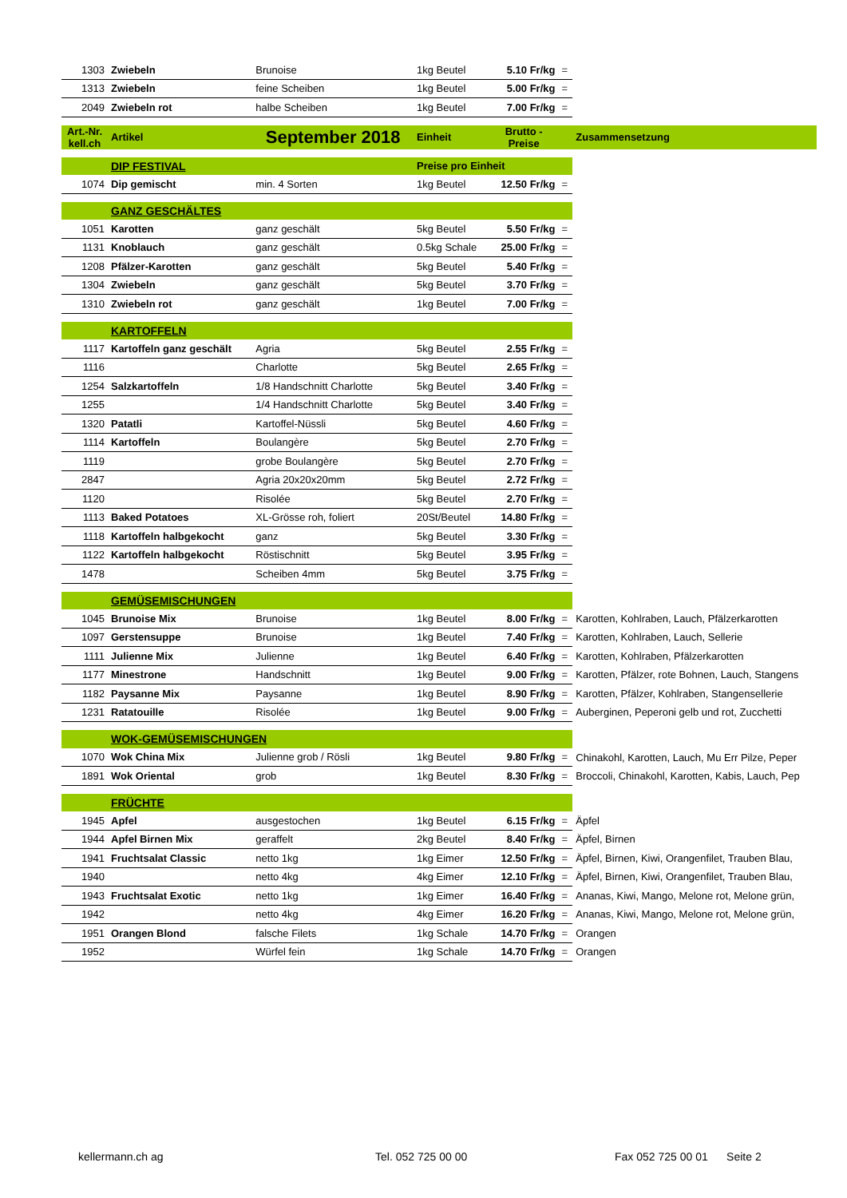| 1303 | Zwiebeln | Brunoise | 1kg Beutel | 5.10 Fr/kg | = | |
| 1313 | Zwiebeln | feine Scheiben | 1kg Beutel | 5.00 Fr/kg | = | |
| 2049 | Zwiebeln rot | halbe Scheiben | 1kg Beutel | 7.00 Fr/kg | = | |
| Art.-Nr. kell.ch | Artikel | September 2018 | Einheit | Brutto - Preise | | Zusammensetzung |
| | DIP FESTIVAL | | Preise pro Einheit | | | |
| 1074 | Dip gemischt | min. 4 Sorten | 1kg Beutel | 12.50 Fr/kg | = | |
| | GANZ GESCHÄLTES | | | | | |
| 1051 | Karotten | ganz geschält | 5kg Beutel | 5.50 Fr/kg | = | |
| 1131 | Knoblauch | ganz geschält | 0.5kg Schale | 25.00 Fr/kg | = | |
| 1208 | Pfälzer-Karotten | ganz geschält | 5kg Beutel | 5.40 Fr/kg | = | |
| 1304 | Zwiebeln | ganz geschält | 5kg Beutel | 3.70 Fr/kg | = | |
| 1310 | Zwiebeln rot | ganz geschält | 1kg Beutel | 7.00 Fr/kg | = | |
| | KARTOFFELN | | | | | |
| 1117 | Kartoffeln ganz geschält | Agria | 5kg Beutel | 2.55 Fr/kg | = | |
| 1116 | | Charlotte | 5kg Beutel | 2.65 Fr/kg | = | |
| 1254 | Salzkartoffeln | 1/8 Handschnitt Charlotte | 5kg Beutel | 3.40 Fr/kg | = | |
| 1255 | | 1/4 Handschnitt Charlotte | 5kg Beutel | 3.40 Fr/kg | = | |
| 1320 | Patatli | Kartoffel-Nüssli | 5kg Beutel | 4.60 Fr/kg | = | |
| 1114 | Kartoffeln | Boulangère | 5kg Beutel | 2.70 Fr/kg | = | |
| 1119 | | grobe Boulangère | 5kg Beutel | 2.70 Fr/kg | = | |
| 2847 | | Agria 20x20x20mm | 5kg Beutel | 2.72 Fr/kg | = | |
| 1120 | | Risolée | 5kg Beutel | 2.70 Fr/kg | = | |
| 1113 | Baked Potatoes | XL-Grösse roh, foliert | 20St/Beutel | 14.80 Fr/kg | = | |
| 1118 | Kartoffeln halbgekocht | ganz | 5kg Beutel | 3.30 Fr/kg | = | |
| 1122 | Kartoffeln halbgekocht | Röstischnitt | 5kg Beutel | 3.95 Fr/kg | = | |
| 1478 | | Scheiben 4mm | 5kg Beutel | 3.75 Fr/kg | = | |
| | GEMÜSEMISCHUNGEN | | | | | |
| 1045 | Brunoise Mix | Brunoise | 1kg Beutel | 8.00 Fr/kg | = | Karotten, Kohlraben, Lauch, Pfälzerkarotten |
| 1097 | Gerstensuppe | Brunoise | 1kg Beutel | 7.40 Fr/kg | = | Karotten, Kohlraben, Lauch, Sellerie |
| 1111 | Julienne Mix | Julienne | 1kg Beutel | 6.40 Fr/kg | = | Karotten, Kohlraben, Pfälzerkarotten |
| 1177 | Minestrone | Handschnitt | 1kg Beutel | 9.00 Fr/kg | = | Karotten, Pfälzer, rote Bohnen, Lauch, Stangens |
| 1182 | Paysanne Mix | Paysanne | 1kg Beutel | 8.90 Fr/kg | = | Karotten, Pfälzer, Kohlraben, Stangensellerie |
| 1231 | Ratatouille | Risolée | 1kg Beutel | 9.00 Fr/kg | = | Auberginen, Peperoni gelb und rot, Zucchetti |
| | WOK-GEMÜSEMISCHUNGEN | | | | | |
| 1070 | Wok China Mix | Julienne grob / Rösli | 1kg Beutel | 9.80 Fr/kg | = | Chinakohl, Karotten, Lauch, Mu Err Pilze, Peper |
| 1891 | Wok Oriental | grob | 1kg Beutel | 8.30 Fr/kg | = | Broccoli, Chinakohl, Karotten, Kabis, Lauch, Pep |
| | FRÜCHTE | | | | | |
| 1945 | Apfel | ausgestochen | 1kg Beutel | 6.15 Fr/kg | = | Äpfel |
| 1944 | Apfel Birnen Mix | geraffelt | 2kg Beutel | 8.40 Fr/kg | = | Äpfel, Birnen |
| 1941 | Fruchtsalat Classic | netto 1kg | 1kg Eimer | 12.50 Fr/kg | = | Äpfel, Birnen, Kiwi, Orangenfilet, Trauben Blau, |
| 1940 | | netto 4kg | 4kg Eimer | 12.10 Fr/kg | = | Äpfel, Birnen, Kiwi, Orangenfilet, Trauben Blau, |
| 1943 | Fruchtsalat Exotic | netto 1kg | 1kg Eimer | 16.40 Fr/kg | = | Ananas, Kiwi, Mango, Melone rot, Melone grün, |
| 1942 | | netto 4kg | 4kg Eimer | 16.20 Fr/kg | = | Ananas, Kiwi, Mango, Melone rot, Melone grün, |
| 1951 | Orangen Blond | falsche Filets | 1kg Schale | 14.70 Fr/kg | = | Orangen |
| 1952 | | Würfel fein | 1kg Schale | 14.70 Fr/kg | = | Orangen |
kellermann.ch ag Tel. 052 725 00 00 Fax 052 725 00 01 Seite 2